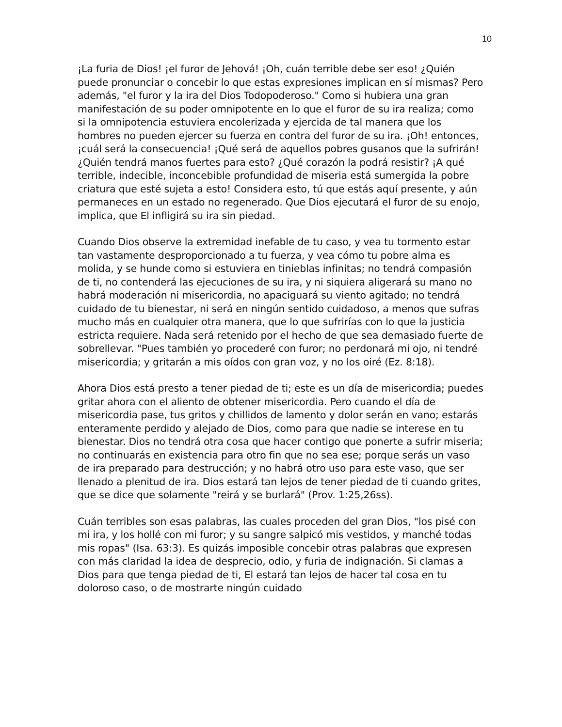10
¡La furia de Dios! ¡el furor de Jehová! ¡Oh, cuán terrible debe ser eso! ¿Quién puede pronunciar o concebir lo que estas expresiones implican en sí mismas? Pero además, "el furor y la ira del Dios Todopoderoso." Como si hubiera una gran manifestación de su poder omnipotente en lo que el furor de su ira realiza; como si la omnipotencia estuviera encolerizada y ejercida de tal manera que los hombres no pueden ejercer su fuerza en contra del furor de su ira. ¡Oh! entonces, ¡cuál será la consecuencia! ¡Qué será de aquellos pobres gusanos que la sufrirán! ¿Quién tendrá manos fuertes para esto? ¿Qué corazón la podrá resistir? ¡A qué terrible, indecible, inconcebible profundidad de miseria está sumergida la pobre criatura que esté sujeta a esto! Considera esto, tú que estás aquí presente, y aún permaneces en un estado no regenerado. Que Dios ejecutará el furor de su enojo, implica, que El infligirá su ira sin piedad.
Cuando Dios observe la extremidad inefable de tu caso, y vea tu tormento estar tan vastamente desproporcionado a tu fuerza, y vea cómo tu pobre alma es molida, y se hunde como si estuviera en tinieblas infinitas; no tendrá compasión de ti, no contenderá las ejecuciones de su ira, y ni siquiera aligerará su mano no habrá moderación ni misericordia, no apaciguará su viento agitado; no tendrá cuidado de tu bienestar, ni será en ningún sentido cuidadoso, a menos que sufras mucho más en cualquier otra manera, que lo que sufrirías con lo que la justicia estricta requiere. Nada será retenido por el hecho de que sea demasiado fuerte de sobrellevar. "Pues también yo procederé con furor; no perdonará mi ojo, ni tendré misericordia; y gritarán a mis oídos con gran voz, y no los oiré (Ez. 8:18).
Ahora Dios está presto a tener piedad de ti; este es un día de misericordia; puedes gritar ahora con el aliento de obtener misericordia. Pero cuando el día de misericordia pase, tus gritos y chillidos de lamento y dolor serán en vano; estarás enteramente perdido y alejado de Dios, como para que nadie se interese en tu bienestar. Dios no tendrá otra cosa que hacer contigo que ponerte a sufrir miseria; no continuarás en existencia para otro fin que no sea ese; porque serás un vaso de ira preparado para destrucción; y no habrá otro uso para este vaso, que ser llenado a plenitud de ira. Dios estará tan lejos de tener piedad de ti cuando grites, que se dice que solamente "reirá y se burlará" (Prov. 1:25,26ss).
Cuán terribles son esas palabras, las cuales proceden del gran Dios, "los pisé con mi ira, y los hollé con mi furor; y su sangre salpicó mis vestidos, y manché todas mis ropas" (Isa. 63:3). Es quizás imposible concebir otras palabras que expresen con más claridad la idea de desprecio, odio, y furia de indignación. Si clamas a Dios para que tenga piedad de ti, El estará tan lejos de hacer tal cosa en tu doloroso caso, o de mostrarte ningún cuidado